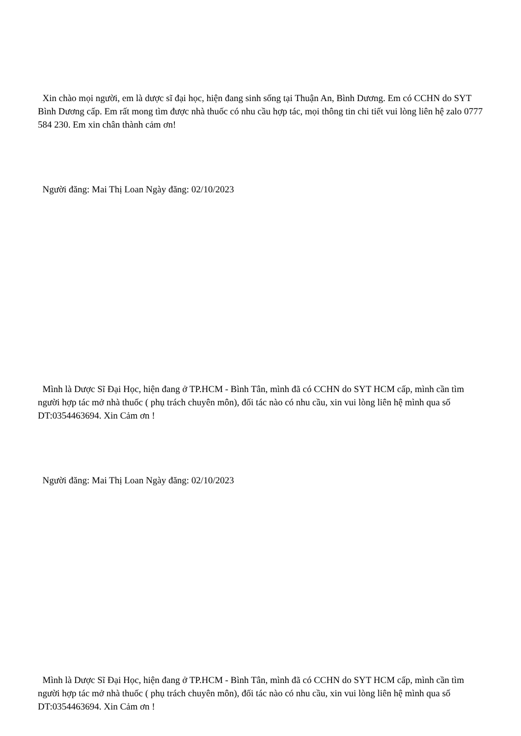Xin chào mọi người, em là dược sĩ đại học, hiện đang sinh sống tại Thuận An, Bình Dương. Em có CCHN do SYT Bình Dương cấp. Em rất mong tìm được nhà thuốc có nhu cầu hợp tác, mọi thông tin chi tiết vui lòng liên hệ zalo 0777 584 230. Em xin chân thành cảm ơn!
Người đăng: Mai Thị Loan Ngày đăng: 02/10/2023
Mình là Dược Sĩ Đại Học, hiện đang ở TP.HCM - Bình Tân, mình đã có CCHN do SYT HCM cấp, mình cần tìm người hợp tác mở nhà thuốc ( phụ trách chuyên môn), đối tác nào có nhu cầu, xin vui lòng liên hệ mình qua số DT:0354463694. Xin Cảm ơn !
Người đăng: Mai Thị Loan Ngày đăng: 02/10/2023
Mình là Dược Sĩ Đại Học, hiện đang ở TP.HCM - Bình Tân, mình đã có CCHN do SYT HCM cấp, mình cần tìm người hợp tác mở nhà thuốc ( phụ trách chuyên môn), đối tác nào có nhu cầu, xin vui lòng liên hệ mình qua số DT:0354463694. Xin Cảm ơn !